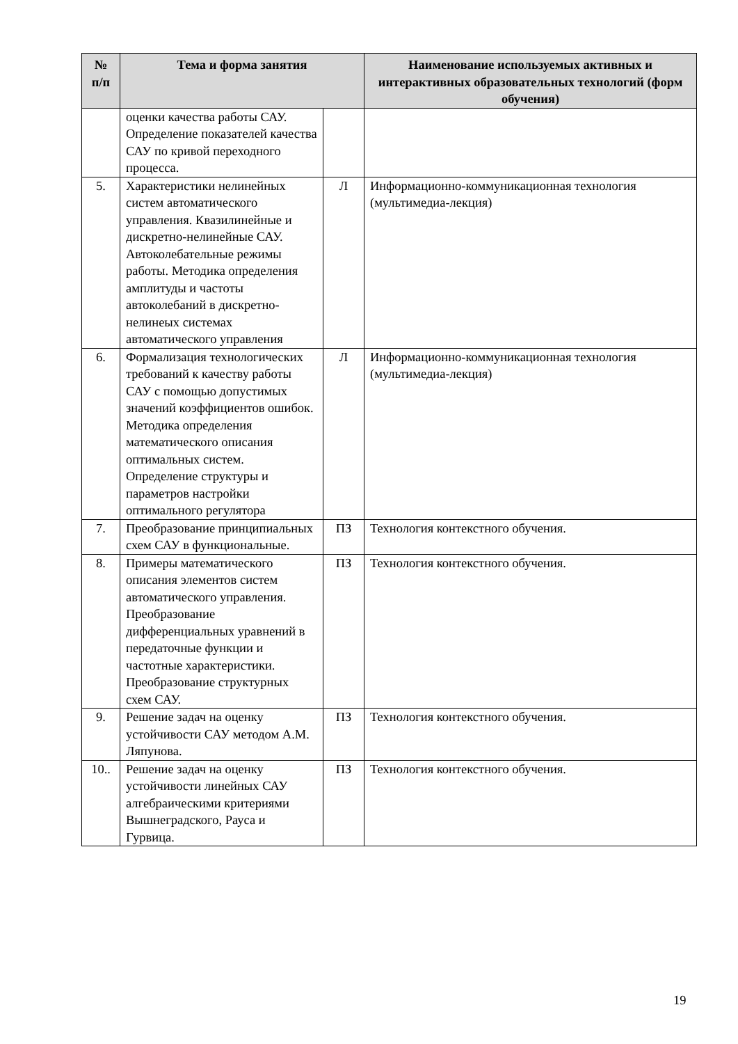| № п/п | Тема и форма занятия | | Наименование используемых активных и интерактивных образовательных технологий (форм обучения) |
| --- | --- | --- | --- |
| | оценки качества работы САУ. Определение показателей качества САУ по кривой переходного процесса. | | |
| 5. | Характеристики нелинейных систем автоматического управления. Квазилинейные и дискретно-нелинейные САУ. Автоколебательные режимы работы. Методика определения амплитуды и частоты автоколебаний в дискретно-нелинеых системах автоматического управления | Л | Информационно-коммуникационная технология (мультимедиа-лекция) |
| 6. | Формализация технологических требований к качеству работы САУ с помощью допустимых значений коэффициентов ошибок. Методика определения математического описания оптимальных систем. Определение структуры и параметров настройки оптимального регулятора | Л | Информационно-коммуникационная технология (мультимедиа-лекция) |
| 7. | Преобразование принципиальных схем САУ в функциональные. | ПЗ | Технология контекстного обучения. |
| 8. | Примеры математического описания элементов систем автоматического управления. Преобразование дифференциальных уравнений в передаточные функции и частотные характеристики. Преобразование структурных схем САУ. | ПЗ | Технология контекстного обучения. |
| 9. | Решение задач на оценку устойчивости САУ методом А.М. Ляпунова. | ПЗ | Технология контекстного обучения. |
| 10.. | Решение задач на оценку устойчивости линейных САУ алгебраическими критериями Вышнеградского, Рауса и Гурвица. | ПЗ | Технология контекстного обучения. |
19